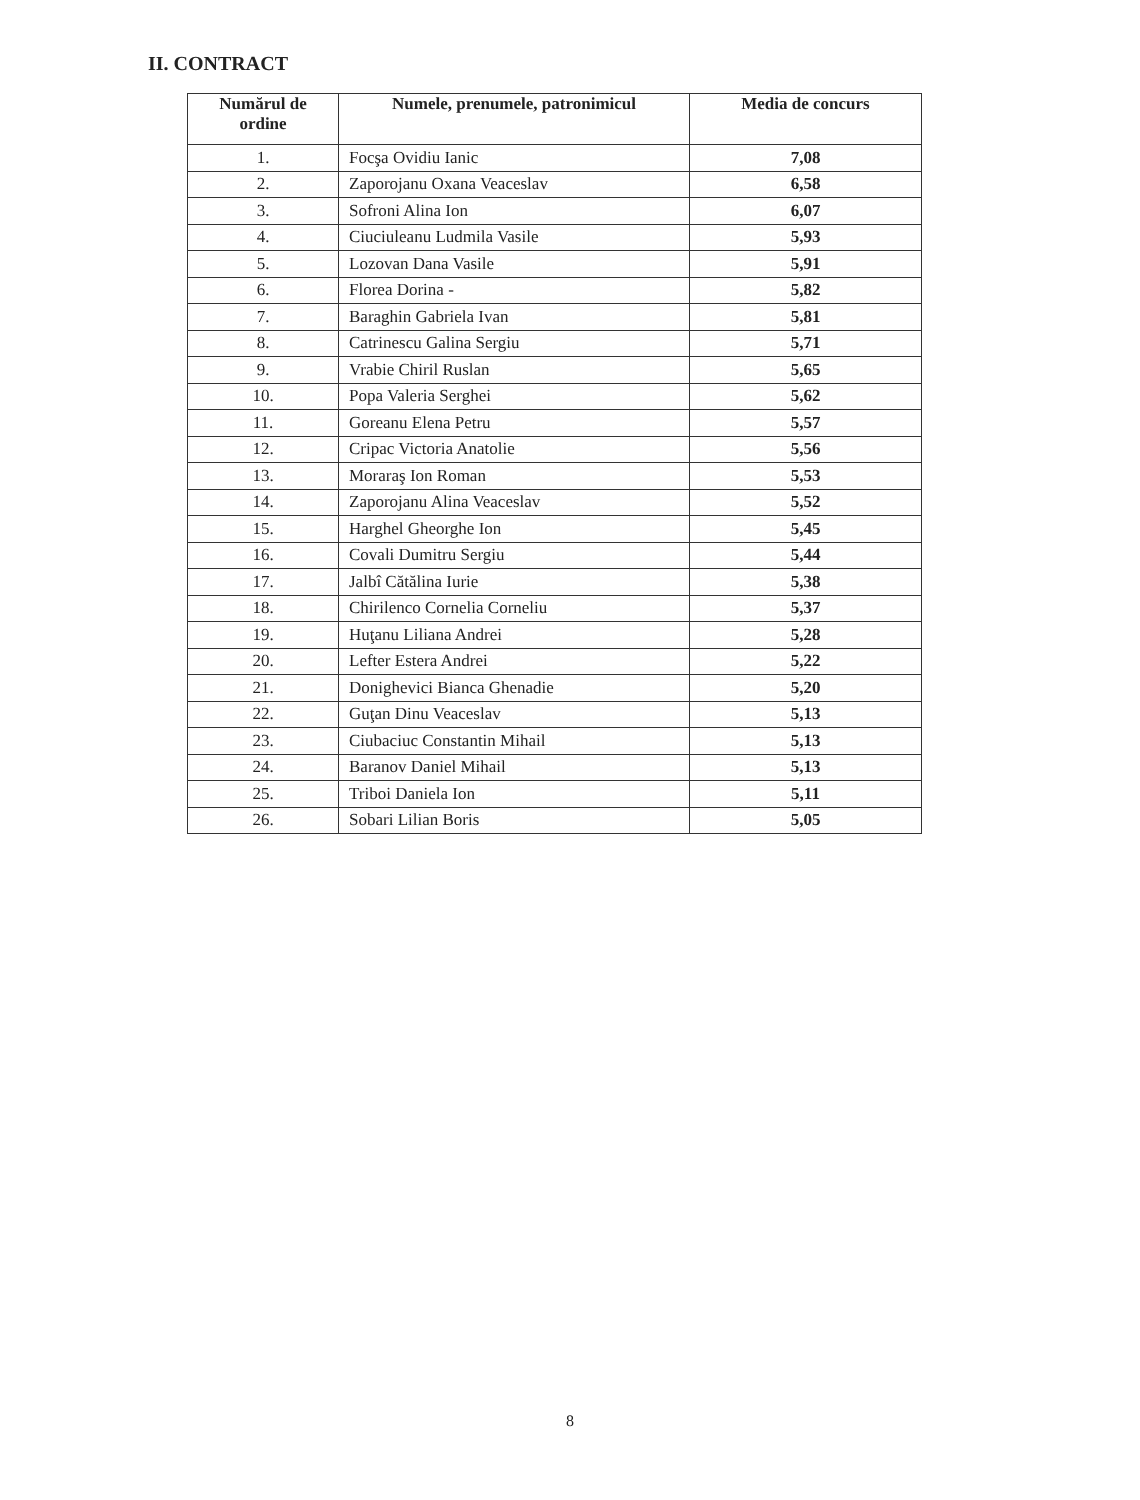II. CONTRACT
| Numărul de ordine | Numele, prenumele, patronimicul | Media de concurs |
| --- | --- | --- |
| 1. | Focşa Ovidiu Ianic | 7,08 |
| 2. | Zaporojanu Oxana Veaceslav | 6,58 |
| 3. | Sofroni Alina Ion | 6,07 |
| 4. | Ciuciuleanu Ludmila Vasile | 5,93 |
| 5. | Lozovan Dana Vasile | 5,91 |
| 6. | Florea Dorina - | 5,82 |
| 7. | Baraghin Gabriela Ivan | 5,81 |
| 8. | Catrinescu Galina Sergiu | 5,71 |
| 9. | Vrabie Chiril Ruslan | 5,65 |
| 10. | Popa Valeria Serghei | 5,62 |
| 11. | Goreanu Elena Petru | 5,57 |
| 12. | Cripac Victoria Anatolie | 5,56 |
| 13. | Moraraş Ion Roman | 5,53 |
| 14. | Zaporojanu Alina Veaceslav | 5,52 |
| 15. | Harghel Gheorghe Ion | 5,45 |
| 16. | Covali Dumitru Sergiu | 5,44 |
| 17. | Jalbî Cătălina Iurie | 5,38 |
| 18. | Chirilenco Cornelia Corneliu | 5,37 |
| 19. | Huţanu Liliana Andrei | 5,28 |
| 20. | Lefter Estera Andrei | 5,22 |
| 21. | Donighevici Bianca Ghenadie | 5,20 |
| 22. | Guţan Dinu Veaceslav | 5,13 |
| 23. | Ciubaciuc Constantin Mihail | 5,13 |
| 24. | Baranov Daniel Mihail | 5,13 |
| 25. | Triboi Daniela Ion | 5,11 |
| 26. | Sobari Lilian Boris | 5,05 |
8